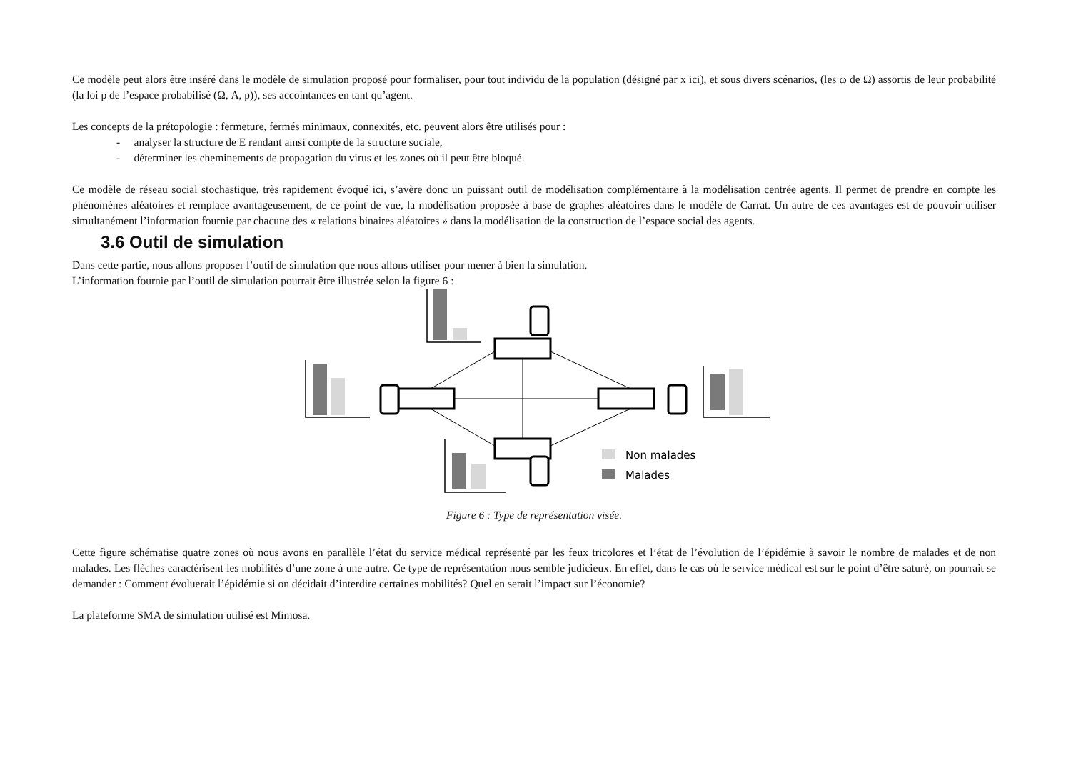Ce modèle peut alors être inséré dans le modèle de simulation proposé pour formaliser, pour tout individu de la population (désigné par x ici), et sous divers scénarios, (les ω de Ω) assortis de leur probabilité (la loi p de l’espace probabilisé (Ω, A, p)), ses accointances en tant qu’agent.
Les concepts de la prétopologie : fermeture, fermés minimaux, connexités, etc. peuvent alors être utilisés pour :
- analyser la structure de E rendant ainsi compte de la structure sociale,
- déterminer les cheminements de propagation du virus et les zones où il peut être bloqué.
Ce modèle de réseau social stochastique, très rapidement évoqué ici, s’avère donc un puissant outil de modélisation complémentaire à la modélisation centrée agents. Il permet de prendre en compte les phénomènes aléatoires et remplace avantageusement, de ce point de vue, la modélisation proposée à base de graphes aléatoires dans le modèle de Carrat. Un autre de ces avantages est de pouvoir utiliser simultanément l’information fournie par chacune des « relations binaires aléatoires » dans la modélisation de la construction de l’espace social des agents.
3.6 Outil de simulation
Dans cette partie, nous allons proposer l’outil de simulation que nous allons utiliser pour mener à bien la simulation.
L’information fournie par l’outil de simulation pourrait être illustrée selon la figure 6 :
Non malades
Malades
Figure 6 : Type de représentation visée.
Cette figure schématise quatre zones où nous avons en parallèle l’état du service médical représenté par les feux tricolores et l’état de l’évolution de l’épidémie à savoir le nombre de malades et de non malades. Les flèches caractérisent les mobilités d’une zone à une autre. Ce type de représentation nous semble judicieux. En effet, dans le cas où le service médical est sur le point d’être saturé, on pourrait se demander : Comment évoluerait l’épidémie si on décidait d’interdire certaines mobilités? Quel en serait l’impact sur l’économie?
La plateforme SMA de simulation utilisé est Mimosa.